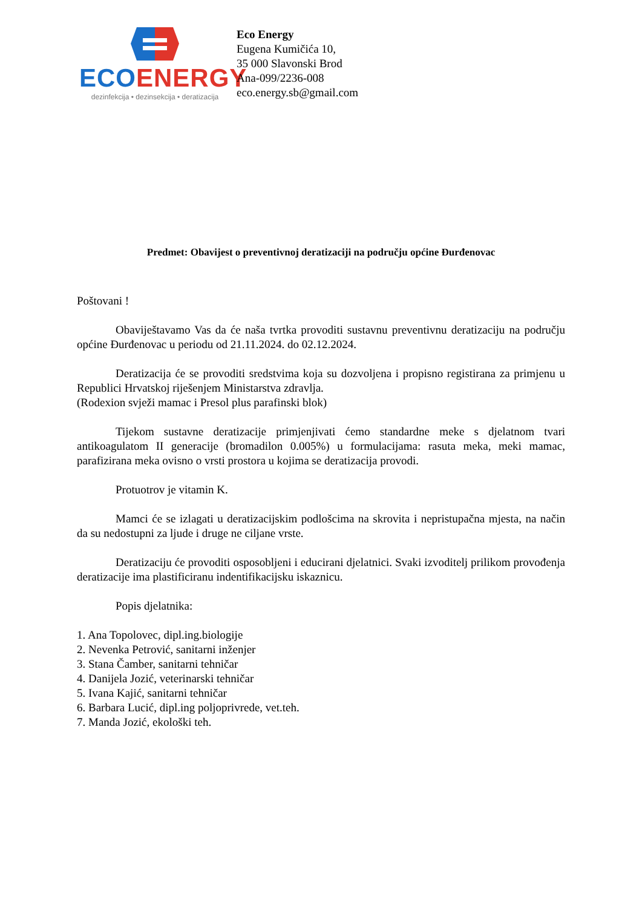ECO ENERGY
dezinfekcija • dezinsekcija • deratizacija
Eco Energy
Eugena Kumičića 10,
35 000 Slavonski Brod
Ana-099/2236-008
eco.energy.sb@gmail.com
Predmet: Obavijest o preventivnoj deratizaciji na području općine Đurđenovac
Poštovani !
Obaviještavamo Vas da će naša tvrtka provoditi sustavnu preventivnu deratizaciju na području općine Đurđenovac u periodu od 21.11.2024. do 02.12.2024.
Deratizacija će se provoditi sredstvima koja su dozvoljena i propisno registirana za primjenu u Republici Hrvatskoj riješenjem Ministarstva zdravlja.
(Rodexion svježi mamac i Presol plus parafinski blok)
Tijekom sustavne deratizacije primjenjivati ćemo standardne meke s djelatnom tvari antikoagulatom II generacije (bromadilon 0.005%) u formulacijama: rasuta meka, meki mamac, parafizirana meka ovisno o vrsti prostora u kojima se deratizacija provodi.
Protuotrov je vitamin K.
Mamci će se izlagati u deratizacijskim podlošcima na skrovita i nepristupačna mjesta, na način da su nedostupni za ljude i druge ne ciljane vrste.
Deratizaciju će provoditi osposobljeni i educirani djelatnici. Svaki izvoditelj prilikom provođenja deratizacije ima plastificiranu indentifikacijsku iskaznicu.
Popis djelatnika:
1. Ana Topolovec, dipl.ing.biologije
2. Nevenka Petrović, sanitarni inženjer
3. Stana Čamber, sanitarni tehničar
4. Danijela Jozić, veterinarski tehničar
5. Ivana Kajić, sanitarni tehničar
6. Barbara Lucić, dipl.ing poljoprivrede, vet.teh.
7. Manda Jozić, ekološki teh.